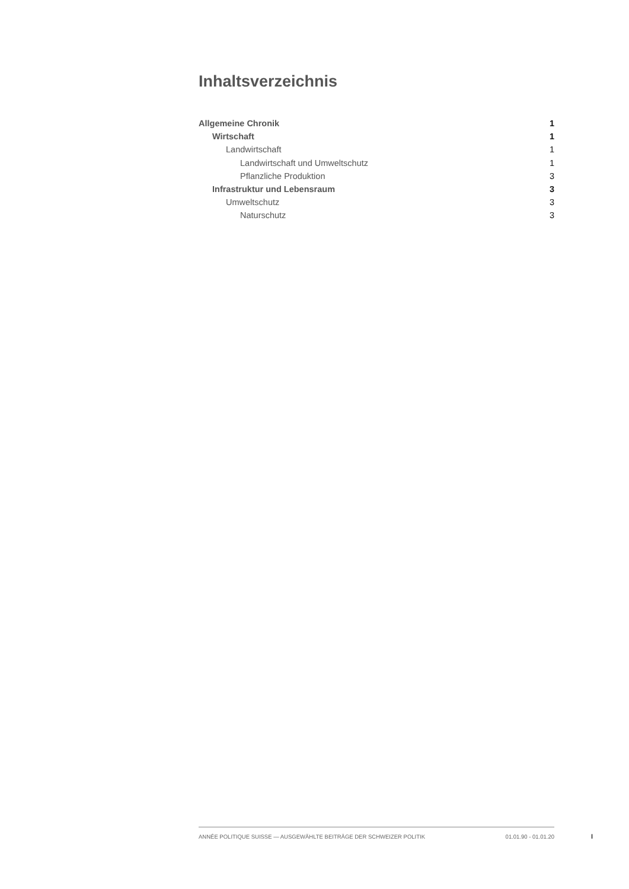Inhaltsverzeichnis
Allgemeine Chronik 1
Wirtschaft 1
Landwirtschaft 1
Landwirtschaft und Umweltschutz 1
Pflanzliche Produktion 3
Infrastruktur und Lebensraum 3
Umweltschutz 3
Naturschutz 3
ANNÉE POLITIQUE SUISSE — AUSGEWÄHLTE BEITRÄGE DER SCHWEIZER POLITIK 01.01.90 - 01.01.20
I